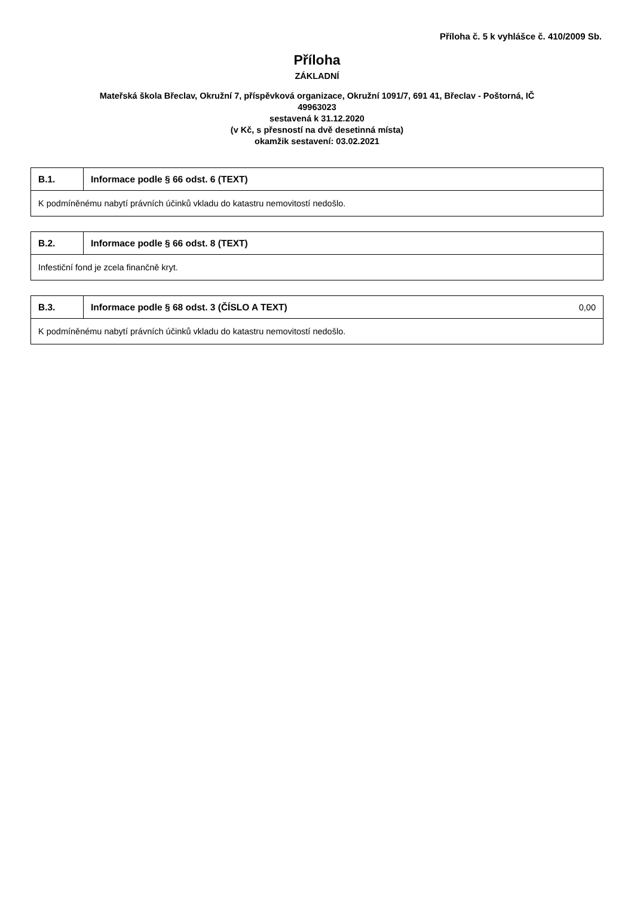Příloha č. 5 k vyhlášce č. 410/2009 Sb.
Příloha
ZÁKLADNÍ
Mateřská škola Břeclav, Okružní 7, příspěvková organizace, Okružní 1091/7, 691 41, Břeclav - Poštorná, IČ
49963023
sestavená k 31.12.2020
(v Kč, s přesností na dvě desetinná místa)
okamžik sestavení: 03.02.2021
| B.1. | Informace podle § 66 odst. 6 (TEXT) |
| --- | --- |
| K podmíněnému nabytí právních účinků vkladu do katastru nemovitostí nedošlo. | |
| B.2. | Informace podle § 66 odst. 8 (TEXT) |
| --- | --- |
| Infestiční fond je zcela finančně kryt. | |
| B.3. | Informace podle § 68 odst. 3 (ČÍSLO A TEXT) | 0,00 |
| K podmíněnému nabytí právních účinků vkladu do katastru nemovitostí nedošlo. | | |